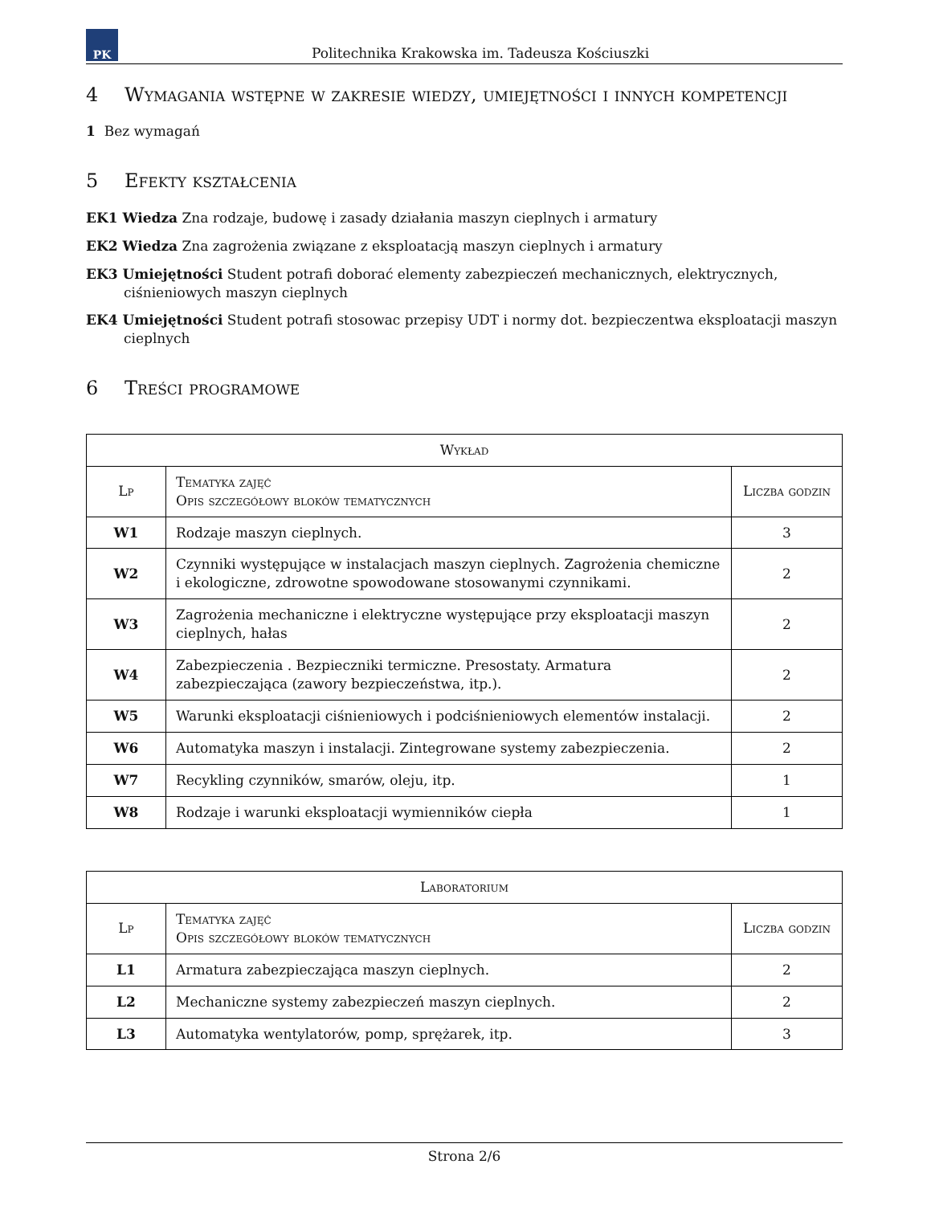PK
Politechnika Krakowska im. Tadeusza Kościuszki
4 Wymagania wstępne w zakresie wiedzy, umiejętności i innych kompetencji
1 Bez wymagań
5 Efekty kształcenia
EK1 Wiedza Zna rodzaje, budowę i zasady działania maszyn cieplnych i armatury
EK2 Wiedza Zna zagrożenia związane z eksploatacją maszyn cieplnych i armatury
EK3 Umiejętności Student potrafi doborać elementy zabezpieczeń mechanicznych, elektrycznych, ciśnieniowych maszyn cieplnych
EK4 Umiejętności Student potrafi stosowac przepisy UDT i normy dot. bezpieczentwa eksploatacji maszyn cieplnych
6 Treści programowe
| Wykład | | |
| --- | --- | --- |
| Lp | Tematyka zajęć Opis szczegółowy bloków tematycznych | Liczba godzin |
| W1 | Rodzaje maszyn cieplnych. | 3 |
| W2 | Czynniki występujące w instalacjach maszyn cieplnych. Zagrożenia chemiczne i ekologiczne, zdrowotne spowodowane stosowanymi czynnikami. | 2 |
| W3 | Zagrożenia mechaniczne i elektryczne występujące przy eksploatacji maszyn cieplnych, hałas | 2 |
| W4 | Zabezpieczenia . Bezpieczniki termiczne. Presostaty. Armatura zabezpieczająca (zawory bezpieczeństwa, itp.). | 2 |
| W5 | Warunki eksploatacji ciśnieniowych i podciśnieniowych elementów instalacji. | 2 |
| W6 | Automatyka maszyn i instalacji. Zintegrowane systemy zabezpieczenia. | 2 |
| W7 | Recykling czynników, smarów, oleju, itp. | 1 |
| W8 | Rodzaje i warunki eksploatacji wymienników ciepła | 1 |
| Laboratorium | | |
| --- | --- | --- |
| Lp | Tematyka zajęć Opis szczegółowy bloków tematycznych | Liczba godzin |
| L1 | Armatura zabezpieczająca maszyn cieplnych. | 2 |
| L2 | Mechaniczne systemy zabezpieczeń maszyn cieplnych. | 2 |
| L3 | Automatyka wentylatorów, pomp, sprężarek, itp. | 3 |
Strona 2/6